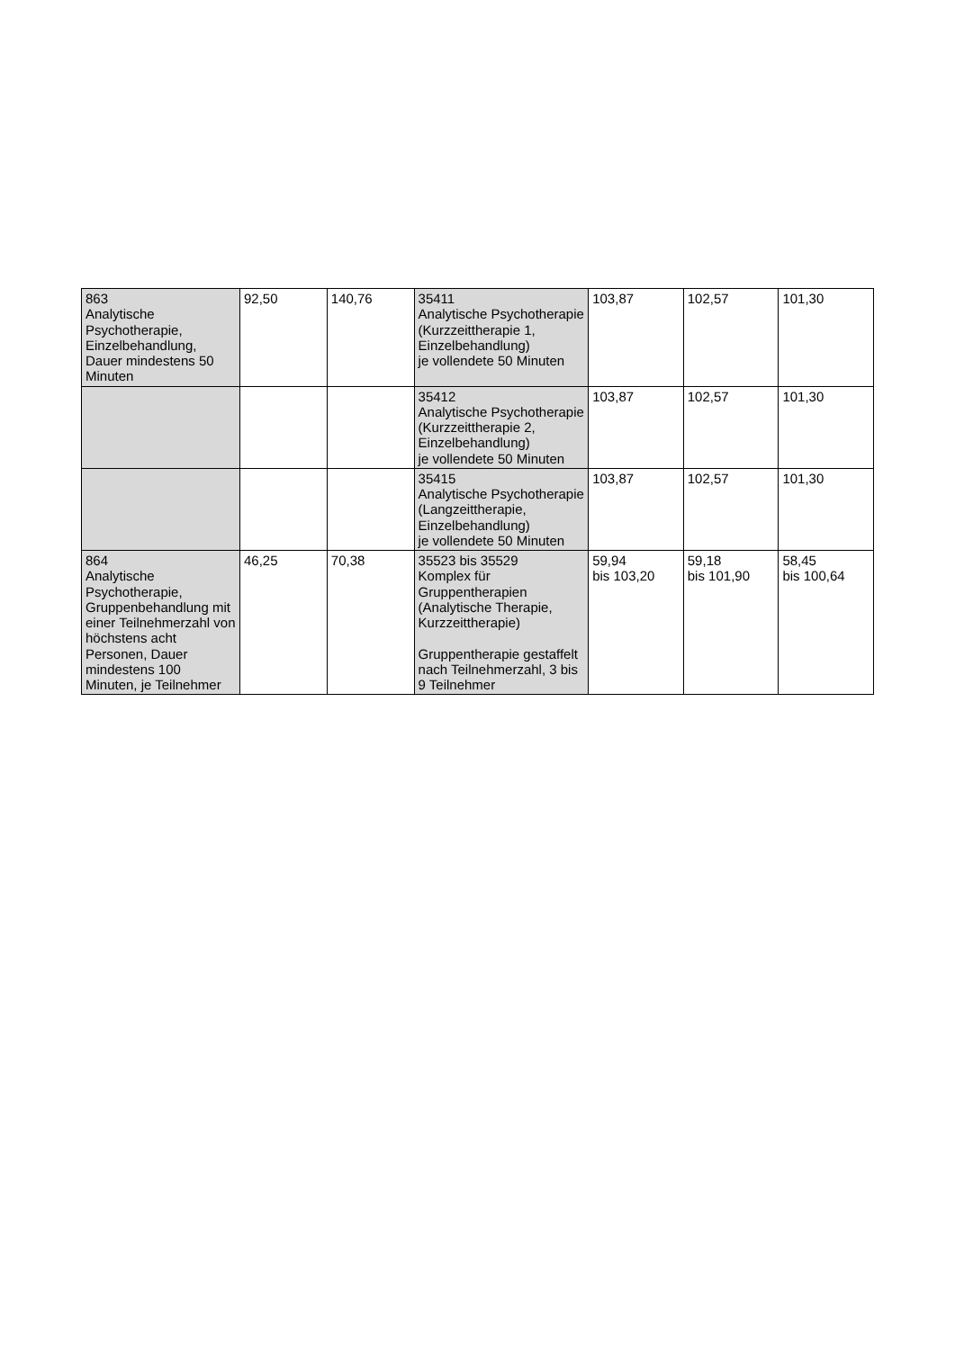| 863 Analytische Psychotherapie, Einzelbehandlung, Dauer mindestens 50 Minuten | 92,50 | 140,76 | 35411 Analytische Psychotherapie (Kurzzeittherapie 1, Einzelbehandlung) je vollendete 50 Minuten | 103,87 | 102,57 | 101,30 |
| | | | 35412 Analytische Psychotherapie (Kurzzeittherapie 2, Einzelbehandlung) je vollendete 50 Minuten | 103,87 | 102,57 | 101,30 |
| | | | 35415 Analytische Psychotherapie (Langzeittherapie, Einzelbehandlung) je vollendete 50 Minuten | 103,87 | 102,57 | 101,30 |
| 864 Analytische Psychotherapie, Gruppenbehandlung mit einer Teilnehmerzahl von höchstens acht Personen, Dauer mindestens 100 Minuten, je Teilnehmer | 46,25 | 70,38 | 35523 bis 35529 Komplex für Gruppentherapien (Analytische Therapie, Kurzzeittherapie) Gruppentherapie gestaffelt nach Teilnehmerzahl, 3 bis 9 Teilnehmer | 59,94 bis 103,20 | 59,18 bis 101,90 | 58,45 bis 100,64 |